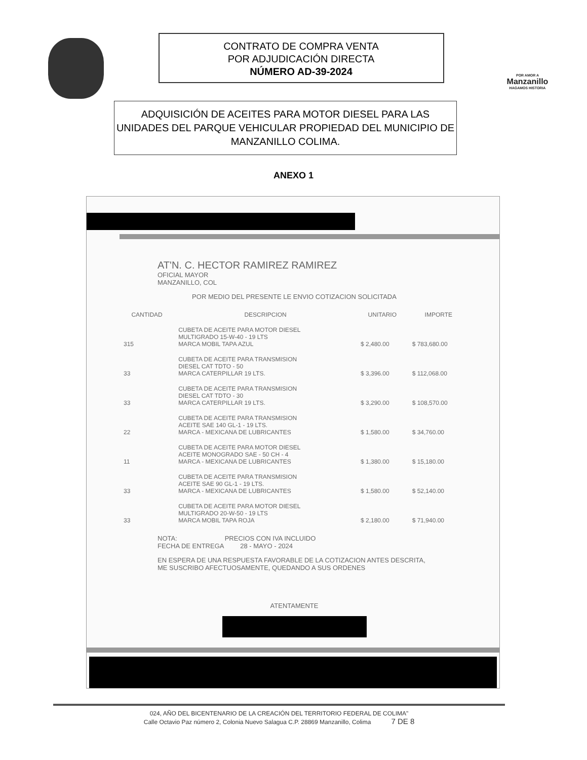CONTRATO DE COMPRA VENTA
POR ADJUDICACIÓN DIRECTA
NÚMERO AD-39-2024
POR AMOR A
Manzanillo
HAGAMOS HISTORIA
ADQUISICIÓN DE ACEITES PARA MOTOR DIESEL PARA LAS UNIDADES DEL PARQUE VEHICULAR PROPIEDAD DEL MUNICIPIO DE MANZANILLO COLIMA.
ANEXO 1
AT'N. C. HECTOR RAMIREZ RAMIREZ
OFICIAL MAYOR
MANZANILLO, COL
POR MEDIO DEL PRESENTE LE ENVIO COTIZACION SOLICITADA
| CANTIDAD | DESCRIPCION | UNITARIO | IMPORTE |
| --- | --- | --- | --- |
| 315 | CUBETA DE ACEITE PARA MOTOR DIESEL MULTIGRADO 15-W-40 - 19 LTS MARCA MOBIL TAPA AZUL | $ 2,480.00 | $ 783,680.00 |
| 33 | CUBETA DE ACEITE PARA TRANSMISION DIESEL CAT TDTO - 50 MARCA CATERPILLAR 19 LTS. | $ 3,396.00 | $ 112,068.00 |
| 33 | CUBETA DE ACEITE PARA TRANSMISION DIESEL CAT TDTO - 30 MARCA CATERPILLAR 19 LTS. | $ 3,290.00 | $ 108,570.00 |
| 22 | CUBETA DE ACEITE PARA TRANSMISION ACEITE SAE 140 GL-1 - 19 LTS. MARCA - MEXICANA DE LUBRICANTES | $ 1,580.00 | $ 34,760.00 |
| 11 | CUBETA DE ACEITE PARA MOTOR DIESEL ACEITE MONOGRADO SAE - 50 CH - 4 MARCA - MEXICANA DE LUBRICANTES | $ 1,380.00 | $ 15,180.00 |
| 33 | CUBETA DE ACEITE PARA TRANSMISION ACEITE SAE 90 GL-1 - 19 LTS. MARCA - MEXICANA DE LUBRICANTES | $ 1,580.00 | $ 52,140.00 |
| 33 | CUBETA DE ACEITE PARA MOTOR DIESEL MULTIGRADO 20-W-50 - 19 LTS MARCA MOBIL TAPA ROJA | $ 2,180.00 | $ 71,940.00 |
NOTA: PRECIOS CON IVA INCLUIDO
FECHA DE ENTREGA 28 - MAYO - 2024
EN ESPERA DE UNA RESPUESTA FAVORABLE DE LA COTIZACION ANTES DESCRITA,
ME SUSCRIBO AFECTUOSAMENTE, QUEDANDO A SUS ORDENES
ATENTAMENTE
024, AÑO DEL BICENTENARIO DE LA CREACIÓN DEL TERRITORIO FEDERAL DE COLIMA"
Calle Octavio Paz número 2, Colonia Nuevo Salagua C.P. 28869 Manzanillo, Colima 7 DE 8